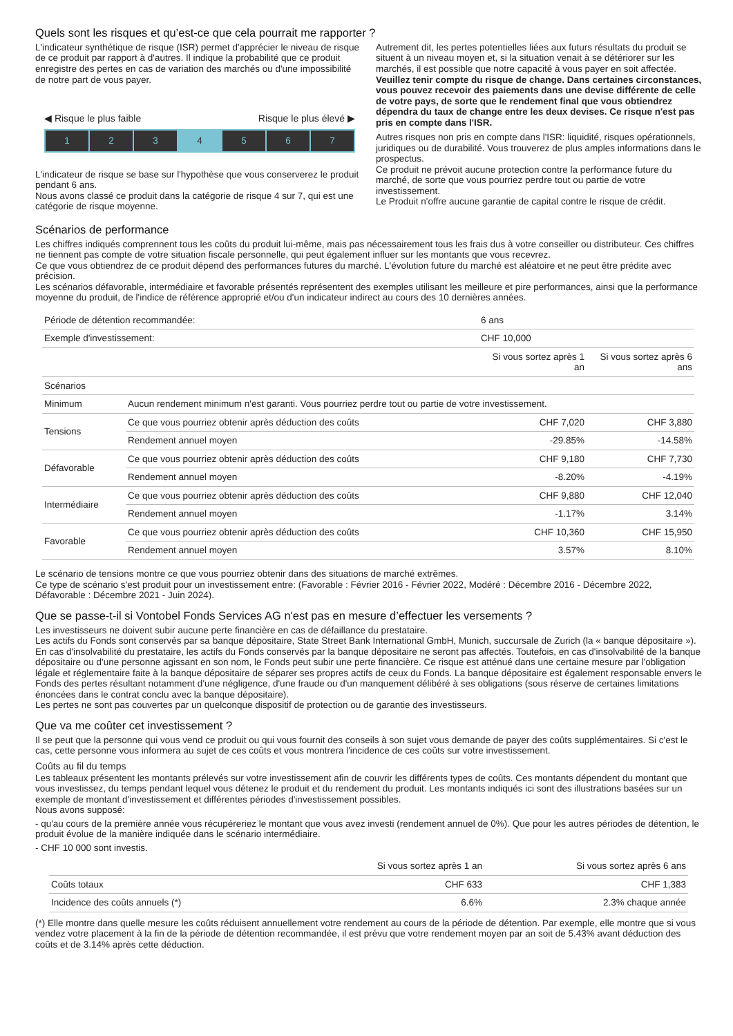Quels sont les risques et qu’est-ce que cela pourrait me rapporter ?
L'indicateur synthétique de risque (ISR) permet d'apprécier le niveau de risque de ce produit par rapport à d'autres. Il indique la probabilité que ce produit enregistre des pertes en cas de variation des marchés ou d'une impossibilité de notre part de vous payer.
◀ Risque le plus faible Risque le plus élevé ▶
1 2 3 4 5 6 7
L'indicateur de risque se base sur l'hypothèse que vous conserverez le produit pendant 6 ans.
Nous avons classé ce produit dans la catégorie de risque 4 sur 7, qui est une catégorie de risque moyenne.
Autrement dit, les pertes potentielles liées aux futurs résultats du produit se situent à un niveau moyen et, si la situation venait à se détériorer sur les marchés, il est possible que notre capacité à vous payer en soit affectée.
Veuillez tenir compte du risque de change. Dans certaines circonstances, vous pouvez recevoir des paiements dans une devise différente de celle de votre pays, de sorte que le rendement final que vous obtiendrez dépendra du taux de change entre les deux devises. Ce risque n'est pas pris en compte dans l'ISR.
Autres risques non pris en compte dans l'ISR: liquidité, risques opérationnels, juridiques ou de durabilité. Vous trouverez de plus amples informations dans le prospectus.
Ce produit ne prévoit aucune protection contre la performance future du marché, de sorte que vous pourriez perdre tout ou partie de votre investissement.
Le Produit n'offre aucune garantie de capital contre le risque de crédit.
Scénarios de performance
Les chiffres indiqués comprennent tous les coûts du produit lui-même, mais pas nécessairement tous les frais dus à votre conseiller ou distributeur. Ces chiffres ne tiennent pas compte de votre situation fiscale personnelle, qui peut également influer sur les montants que vous recevrez.
Ce que vous obtiendrez de ce produit dépend des performances futures du marché. L'évolution future du marché est aléatoire et ne peut être prédite avec précision.
Les scénarios défavorable, intermédiaire et favorable présentés représentent des exemples utilisant les meilleure et pire performances, ainsi que la performance moyenne du produit, de l'indice de référence approprié et/ou d'un indicateur indirect au cours des 10 dernières années.
| Période de détention recommandée: | | 6 ans | |
| Exemple d'investissement: | | CHF 10,000 | |
| | | Si vous sortez après 1 an | Si vous sortez après 6 ans |
| Scénarios | | | |
| Minimum | Aucun rendement minimum n'est garanti. Vous pourriez perdre tout ou partie de votre investissement. | | |
| Tensions | Ce que vous pourriez obtenir après déduction des coûts | CHF 7,020 | CHF 3,880 |
| | Rendement annuel moyen | -29.85% | -14.58% |
| Défavorable | Ce que vous pourriez obtenir après déduction des coûts | CHF 9,180 | CHF 7,730 |
| | Rendement annuel moyen | -8.20% | -4.19% |
| Intermédiaire | Ce que vous pourriez obtenir après déduction des coûts | CHF 9,880 | CHF 12,040 |
| | Rendement annuel moyen | -1.17% | 3.14% |
| Favorable | Ce que vous pourriez obtenir après déduction des coûts | CHF 10,360 | CHF 15,950 |
| | Rendement annuel moyen | 3.57% | 8.10% |
Le scénario de tensions montre ce que vous pourriez obtenir dans des situations de marché extrêmes.
Ce type de scénario s'est produit pour un investissement entre: (Favorable : Février 2016 - Février 2022, Modéré : Décembre 2016 - Décembre 2022, Défavorable : Décembre 2021 - Juin 2024).
Que se passe-t-il si Vontobel Fonds Services AG n'est pas en mesure d’effectuer les versements ?
Les investisseurs ne doivent subir aucune perte financière en cas de défaillance du prestataire.
Les actifs du Fonds sont conservés par sa banque dépositaire, State Street Bank International GmbH, Munich, succursale de Zurich (la « banque dépositaire »). En cas d'insolvabilité du prestataire, les actifs du Fonds conservés par la banque dépositaire ne seront pas affectés. Toutefois, en cas d'insolvabilité de la banque dépositaire ou d'une personne agissant en son nom, le Fonds peut subir une perte financière. Ce risque est atténué dans une certaine mesure par l'obligation légale et réglementaire faite à la banque dépositaire de séparer ses propres actifs de ceux du Fonds. La banque dépositaire est également responsable envers le Fonds des pertes résultant notamment d'une négligence, d'une fraude ou d'un manquement délibéré à ses obligations (sous réserve de certaines limitations énoncées dans le contrat conclu avec la banque dépositaire).
Les pertes ne sont pas couvertes par un quelconque dispositif de protection ou de garantie des investisseurs.
Que va me coûter cet investissement ?
Il se peut que la personne qui vous vend ce produit ou qui vous fournit des conseils à son sujet vous demande de payer des coûts supplémentaires. Si c'est le cas, cette personne vous informera au sujet de ces coûts et vous montrera l'incidence de ces coûts sur votre investissement.
Coûts au fil du temps
Les tableaux présentent les montants prélevés sur votre investissement afin de couvrir les différents types de coûts. Ces montants dépendent du montant que vous investissez, du temps pendant lequel vous détenez le produit et du rendement du produit. Les montants indiqués ici sont des illustrations basées sur un exemple de montant d'investissement et différentes périodes d'investissement possibles.
Nous avons supposé:
- qu'au cours de la première année vous récupéreriez le montant que vous avez investi (rendement annuel de 0%). Que pour les autres périodes de détention, le produit évolue de la manière indiquée dans le scénario intermédiaire.
- CHF 10 000 sont investis.
| | Si vous sortez après 1 an | Si vous sortez après 6 ans |
| --- | --- | --- |
| Coûts totaux | CHF 633 | CHF 1,383 |
| Incidence des coûts annuels (*) | 6.6% | 2.3% chaque année |
(*) Elle montre dans quelle mesure les coûts réduisent annuellement votre rendement au cours de la période de détention. Par exemple, elle montre que si vous vendez votre placement à la fin de la période de détention recommandée, il est prévu que votre rendement moyen par an soit de 5.43% avant déduction des coûts et de 3.14% après cette déduction.